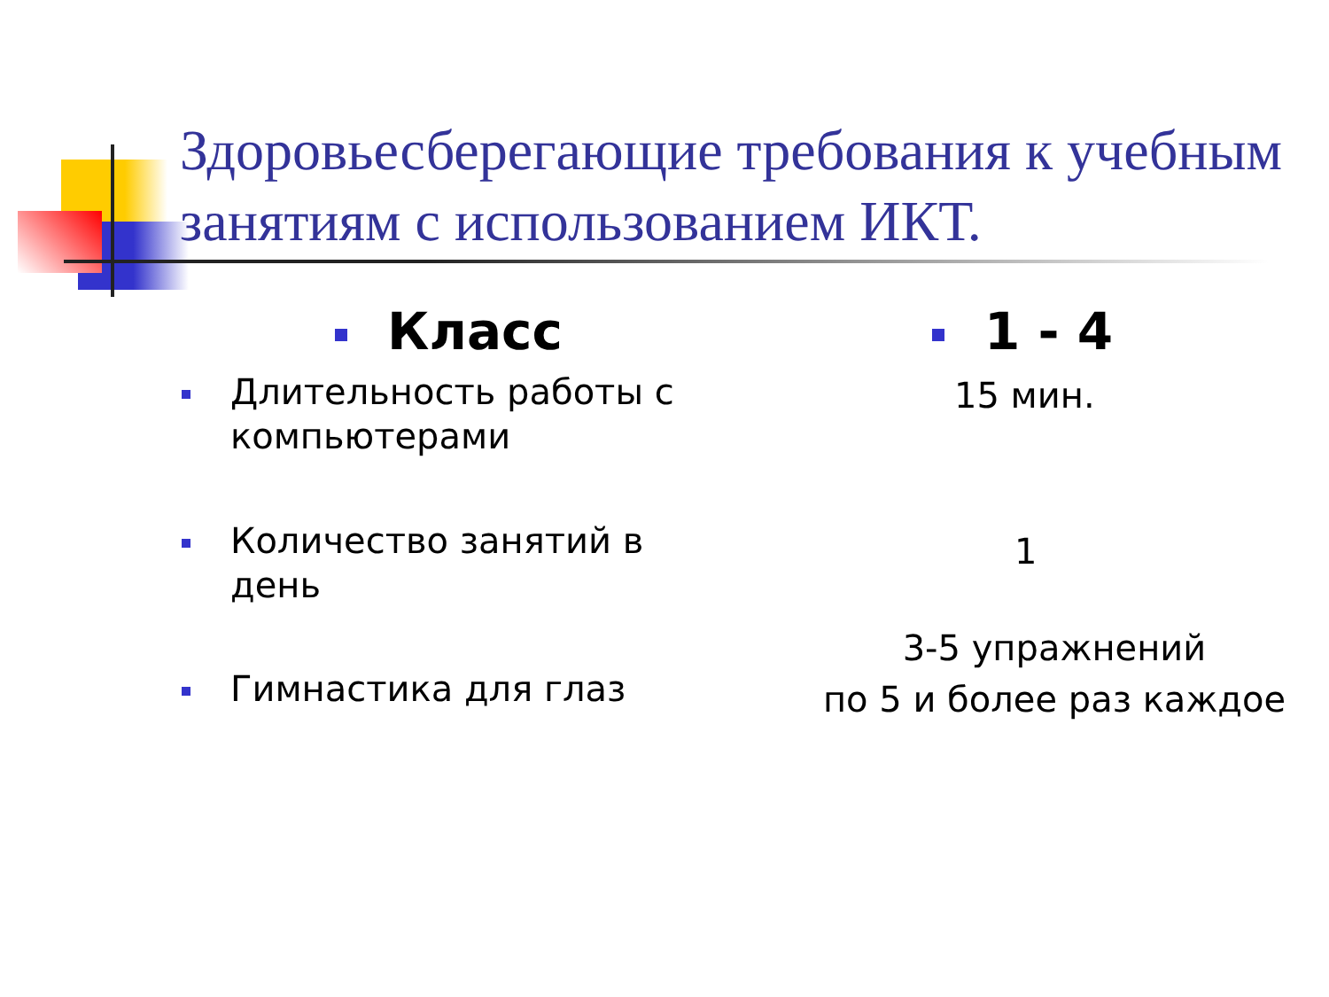Здоровьесберегающие требования к учебным занятиям с использованием ИКТ.
Класс 1 - 4
Длительность работы с
компьютерами
15 мин.
Количество занятий в
день
1
Гимнастика для глаз
3-5 упражнений
по 5 и более раз каждое